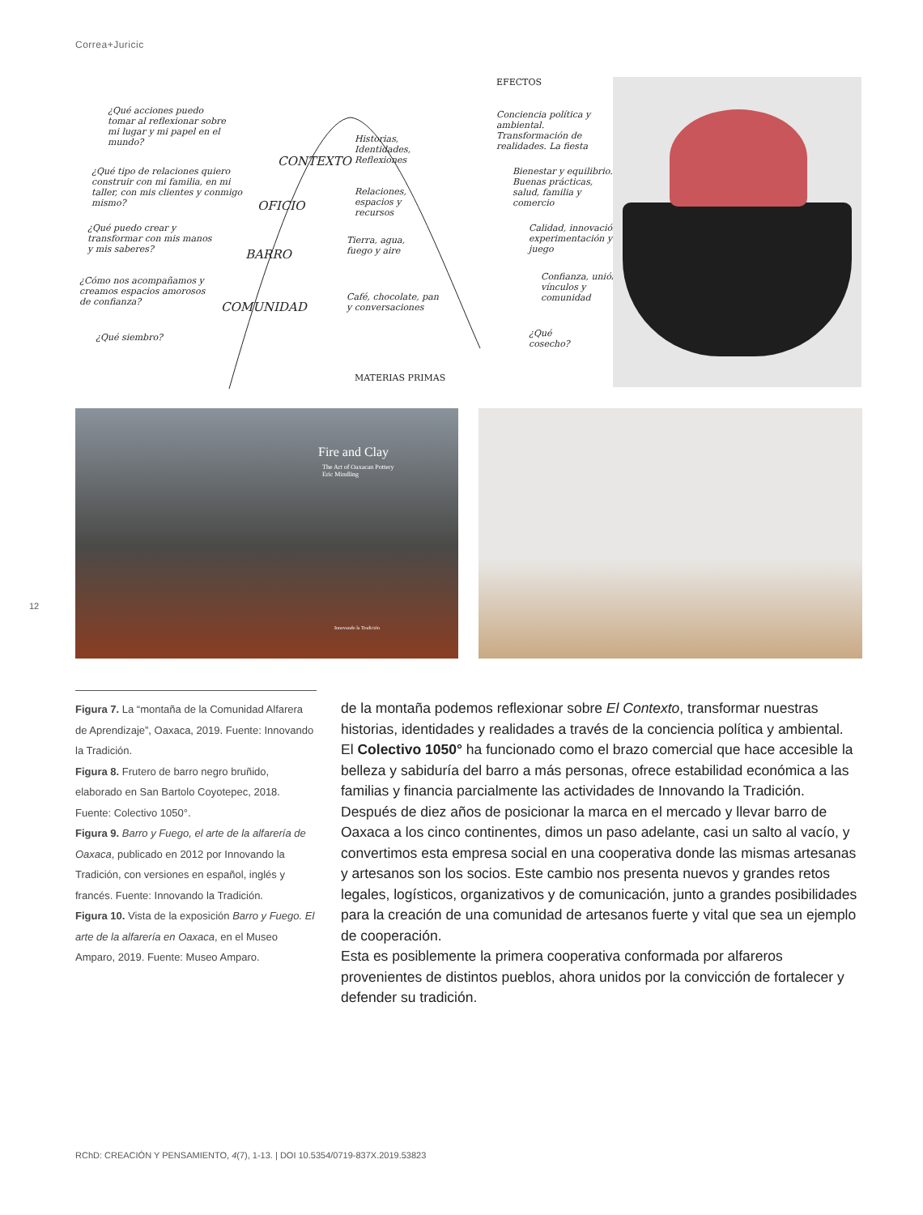Correa+Juricic
¿Qué acciones puedo tomar al reflexionar sobre mi lugar y mi papel en el mundo?
¿Qué tipo de relaciones quiero construir con mi familia, en mi taller, con mis clientes y conmigo mismo?
¿Qué puedo crear y transformar con mis manos y mis saberes?
¿Cómo nos acompañamos y creamos espacios amorosos de confianza?
¿Qué siembro?
CONTEXTO
Historias, Identidades, Reflexiones
OFICIO
Relaciones, espacios y recursos
BARRO
Tierra, agua, fuego y aire
COMUNIDAD
Café, chocolate, pan y conversaciones
EFECTOS
Conciencia política y ambiental. Transformación de realidades. La fiesta
Bienestar y equilibrio. Buenas prácticas, salud, familia y comercio
Calidad, innovación, experimentación y juego
Confianza, unión, vínculos y comunidad
¿Qué cosecho?
MATERIAS PRIMAS
Fire and Clay
The Art of Oaxacan Pottery
Eric Mindling
Innovando la Tradición
12
Figura 7. La “montaña de la Comunidad Alfarera de Aprendizaje”, Oaxaca, 2019. Fuente: Innovando la Tradición.
Figura 8. Frutero de barro negro bruñido, elaborado en San Bartolo Coyotepec, 2018. Fuente: Colectivo 1050°.
Figura 9. Barro y Fuego, el arte de la alfarería de Oaxaca, publicado en 2012 por Innovando la Tradición, con versiones en español, inglés y francés. Fuente: Innovando la Tradición.
Figura 10. Vista de la exposición Barro y Fuego. El arte de la alfarería en Oaxaca, en el Museo Amparo, 2019. Fuente: Museo Amparo.
de la montaña podemos reflexionar sobre El Contexto, transformar nuestras historias, identidades y realidades a través de la conciencia política y ambiental. El Colectivo 1050° ha funcionado como el brazo comercial que hace accesible la belleza y sabiduría del barro a más personas, ofrece estabilidad económica a las familias y financia parcialmente las actividades de Innovando la Tradición. Después de diez años de posicionar la marca en el mercado y llevar barro de Oaxaca a los cinco continentes, dimos un paso adelante, casi un salto al vacío, y convertimos esta empresa social en una cooperativa donde las mismas artesanas y artesanos son los socios. Este cambio nos presenta nuevos y grandes retos legales, logísticos, organizativos y de comunicación, junto a grandes posibilidades para la creación de una comunidad de artesanos fuerte y vital que sea un ejemplo de cooperación.
Esta es posiblemente la primera cooperativa conformada por alfareros provenientes de distintos pueblos, ahora unidos por la convicción de fortalecer y defender su tradición.
RChD: CREACIÓN Y PENSAMIENTO, 4(7), 1-13. | DOI 10.5354/0719-837X.2019.53823